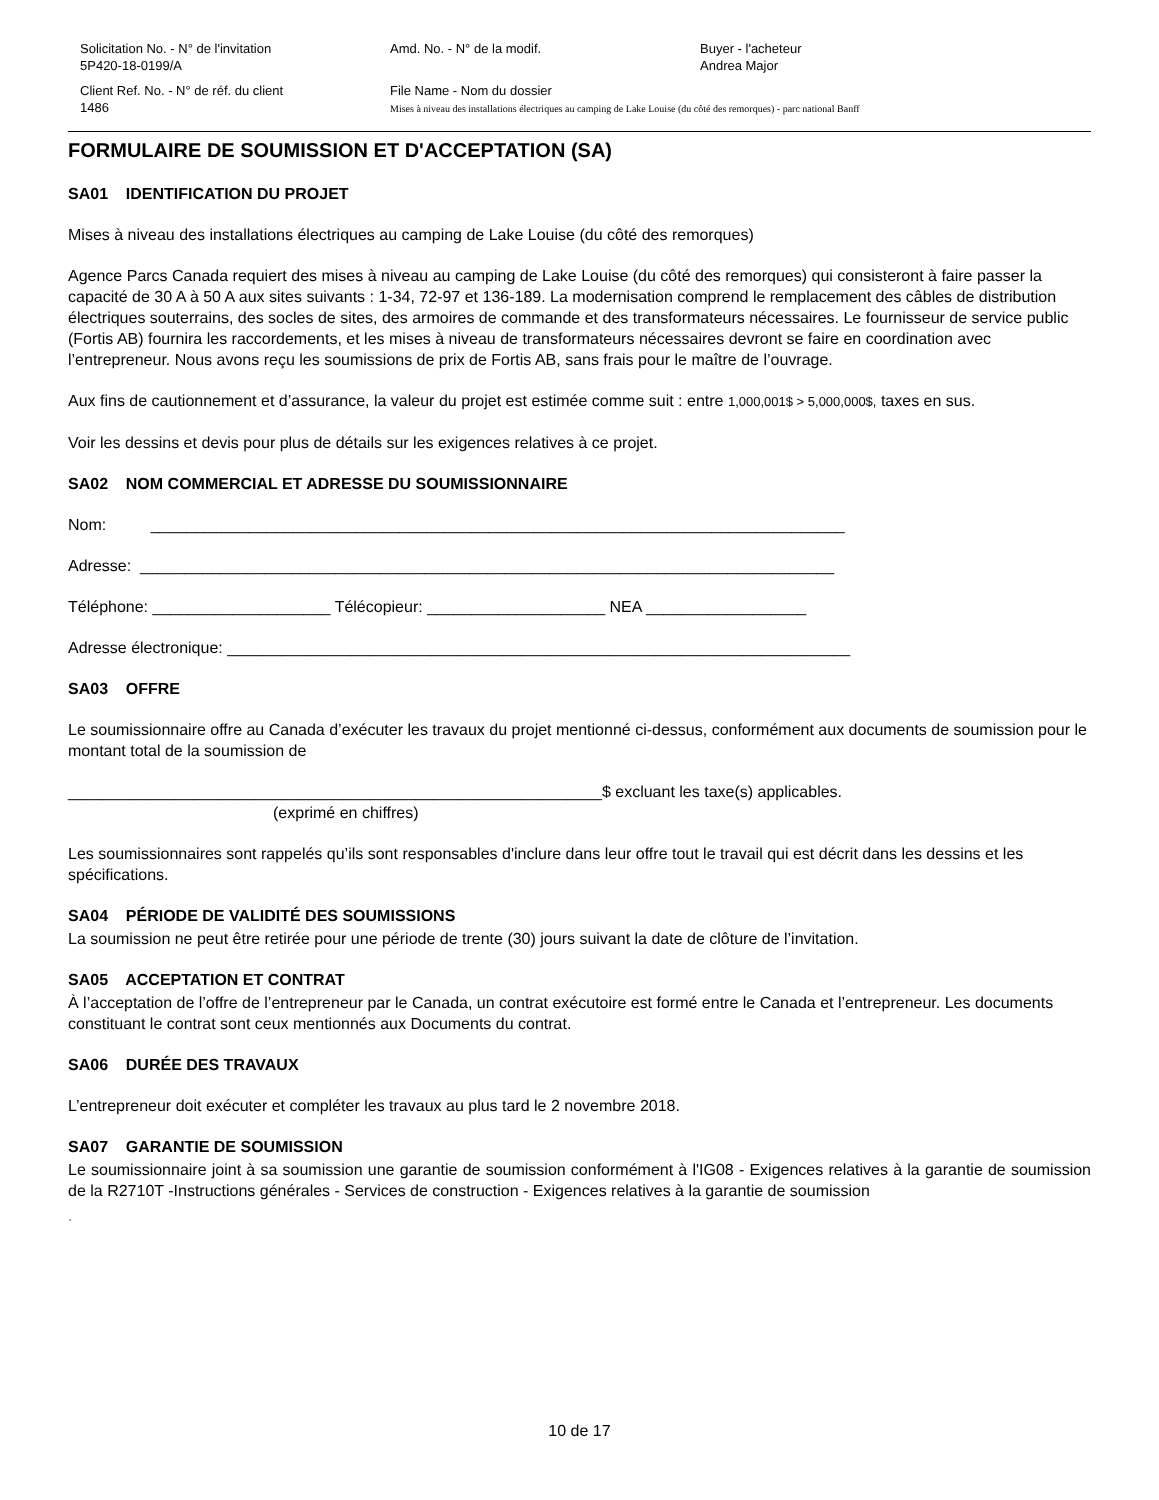Solicitation No. - N° de l'invitation
5P420-18-0199/A
Amd. No. - N° de la modif.
Buyer - l'acheteur
Andrea Major
Client Ref. No. - N° de réf. du client
1486
File Name - Nom du dossier
Mises à niveau des installations électriques au camping de Lake Louise (du côté des remorques) - parc national Banff
FORMULAIRE DE SOUMISSION ET D'ACCEPTATION (SA)
SA01 IDENTIFICATION DU PROJET
Mises à niveau des installations électriques au camping de Lake Louise (du côté des remorques)
Agence Parcs Canada requiert des mises à niveau au camping de Lake Louise (du côté des remorques) qui consisteront à faire passer la capacité de 30 A à 50 A aux sites suivants : 1-34, 72-97 et 136-189. La modernisation comprend le remplacement des câbles de distribution électriques souterrains, des socles de sites, des armoires de commande et des transformateurs nécessaires. Le fournisseur de service public (Fortis AB) fournira les raccordements, et les mises à niveau de transformateurs nécessaires devront se faire en coordination avec l’entrepreneur. Nous avons reçu les soumissions de prix de Fortis AB, sans frais pour le maître de l’ouvrage.
Aux fins de cautionnement et d’assurance, la valeur du projet est estimée comme suit : entre 1,000,001$ > 5,000,000$, taxes en sus.
Voir les dessins et devis pour plus de détails sur les exigences relatives à ce projet.
SA02 NOM COMMERCIAL ET ADRESSE DU SOUMISSIONNAIRE
Nom: ______________________________________________________________________________
Adresse: ______________________________________________________________________________
Téléphone: ____________________ Télécopieur: ____________________ NEA __________________
Adresse électronique: ______________________________________________________________________
SA03 OFFRE
Le soumissionnaire offre au Canada d’exécuter les travaux du projet mentionné ci-dessus, conformément aux documents de soumission pour le montant total de la soumission de
____________________________________________________________$ excluant les taxe(s) applicables.
(exprimé en chiffres)
Les soumissionnaires sont rappelés qu’ils sont responsables d'inclure dans leur offre tout le travail qui est décrit dans les dessins et les spécifications.
SA04 PÉRIODE DE VALIDITÉ DES SOUMISSIONS
La soumission ne peut être retirée pour une période de trente (30) jours suivant la date de clôture de l’invitation.
SA05 ACCEPTATION ET CONTRAT
À l’acceptation de l’offre de l’entrepreneur par le Canada, un contrat exécutoire est formé entre le Canada et l’entrepreneur. Les documents constituant le contrat sont ceux mentionnés aux Documents du contrat.
SA06 DURÉE DES TRAVAUX
L’entrepreneur doit exécuter et compléter les travaux au plus tard le 2 novembre 2018.
SA07 GARANTIE DE SOUMISSION
Le soumissionnaire joint à sa soumission une garantie de soumission conformément à l'IG08 - Exigences relatives à la garantie de soumission de la R2710T -Instructions générales - Services de construction - Exigences relatives à la garantie de soumission
.
10 de 17